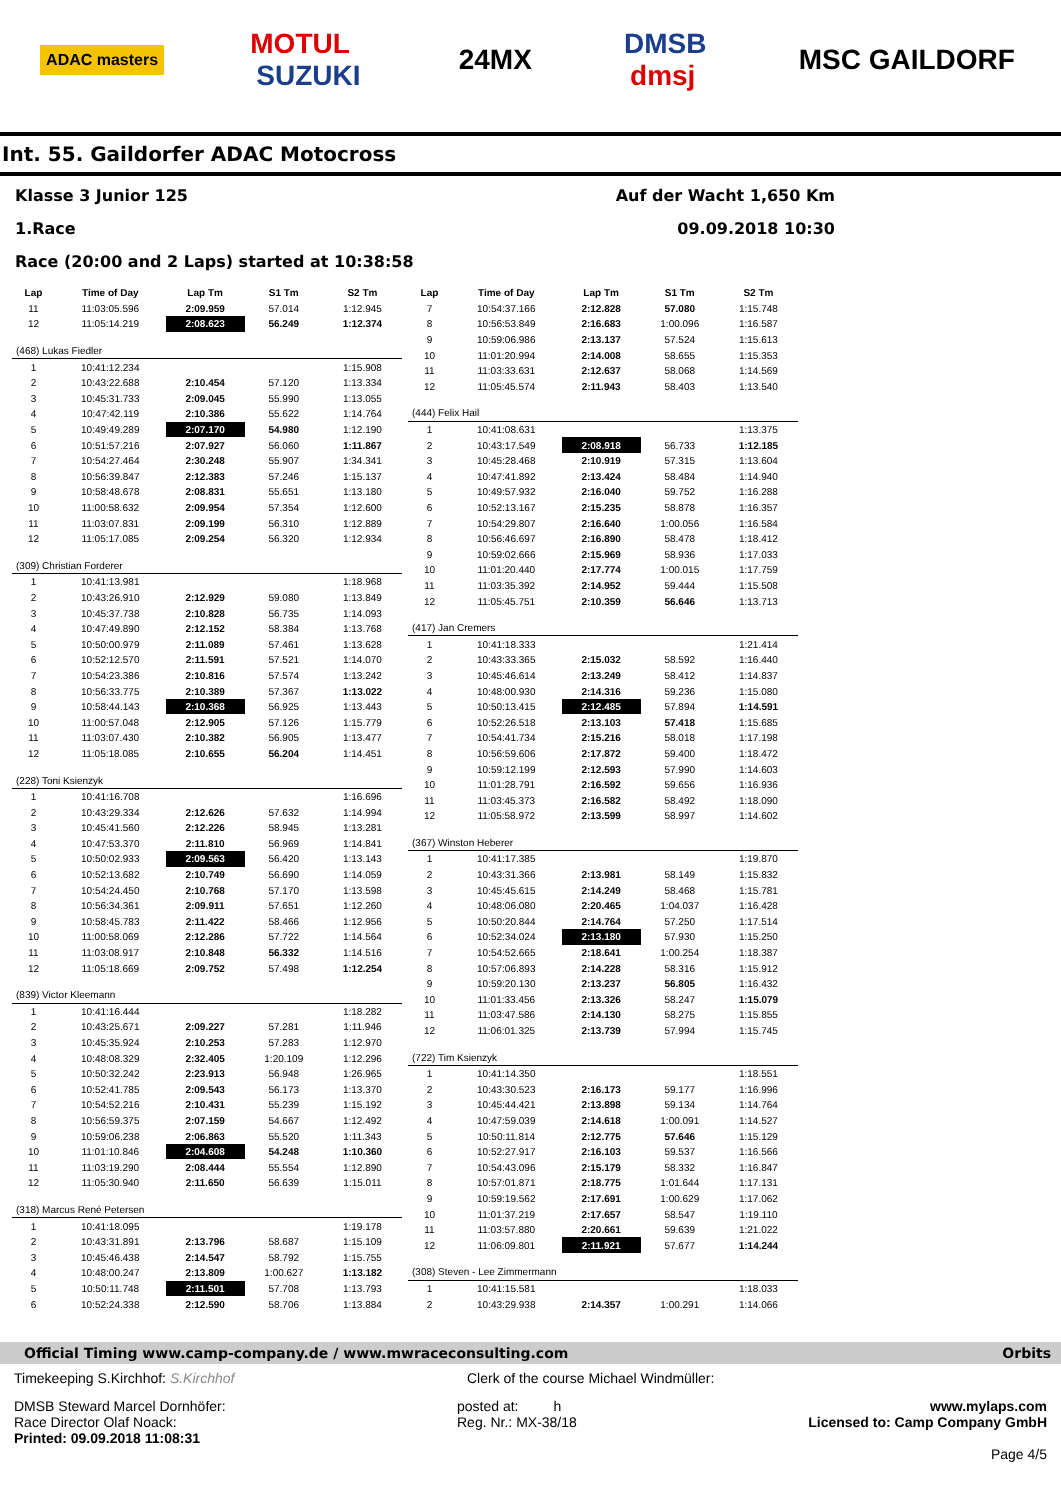ADAC masters MOTUL
SUZUKI 24MX DMSB
dmsj MSC GAILDORF
Int. 55. Gaildorfer ADAC Motocross
Klasse 3 Junior 125 Auf der Wacht 1,650 Km
1.Race 09.09.2018 10:30
Race (20:00 and 2 Laps) started at 10:38:58
| Lap | Time of Day | Lap Tm | S1 Tm | S2 Tm |
| --- | --- | --- | --- | --- |
| 11 | 11:03:05.596 | 2:09.959 | 57.014 | 1:12.945 |
| 12 | 11:05:14.219 | 2:08.623 | 56.249 | 1:12.374 |
| (468) Lukas Fiedler | | | | |
| 1 | 10:41:12.234 | | | 1:15.908 |
| 2 | 10:43:22.688 | 2:10.454 | 57.120 | 1:13.334 |
| 3 | 10:45:31.733 | 2:09.045 | 55.990 | 1:13.055 |
| 4 | 10:47:42.119 | 2:10.386 | 55.622 | 1:14.764 |
| 5 | 10:49:49.289 | 2:07.170 | 54.980 | 1:12.190 |
| 6 | 10:51:57.216 | 2:07.927 | 56.060 | 1:11.867 |
| 7 | 10:54:27.464 | 2:30.248 | 55.907 | 1:34.341 |
| 8 | 10:56:39.847 | 2:12.383 | 57.246 | 1:15.137 |
| 9 | 10:58:48.678 | 2:08.831 | 55.651 | 1:13.180 |
| 10 | 11:00:58.632 | 2:09.954 | 57.354 | 1:12.600 |
| 11 | 11:03:07.831 | 2:09.199 | 56.310 | 1:12.889 |
| 12 | 11:05:17.085 | 2:09.254 | 56.320 | 1:12.934 |
| (309) Christian Forderer | | | | |
| 1 | 10:41:13.981 | | | 1:18.968 |
| 2 | 10:43:26.910 | 2:12.929 | 59.080 | 1:13.849 |
| 3 | 10:45:37.738 | 2:10.828 | 56.735 | 1:14.093 |
| 4 | 10:47:49.890 | 2:12.152 | 58.384 | 1:13.768 |
| 5 | 10:50:00.979 | 2:11.089 | 57.461 | 1:13.628 |
| 6 | 10:52:12.570 | 2:11.591 | 57.521 | 1:14.070 |
| 7 | 10:54:23.386 | 2:10.816 | 57.574 | 1:13.242 |
| 8 | 10:56:33.775 | 2:10.389 | 57.367 | 1:13.022 |
| 9 | 10:58:44.143 | 2:10.368 | 56.925 | 1:13.443 |
| 10 | 11:00:57.048 | 2:12.905 | 57.126 | 1:15.779 |
| 11 | 11:03:07.430 | 2:10.382 | 56.905 | 1:13.477 |
| 12 | 11:05:18.085 | 2:10.655 | 56.204 | 1:14.451 |
| (228) Toni Ksienzyk | | | | |
| 1 | 10:41:16.708 | | | 1:16.696 |
| 2 | 10:43:29.334 | 2:12.626 | 57.632 | 1:14.994 |
| 3 | 10:45:41.560 | 2:12.226 | 58.945 | 1:13.281 |
| 4 | 10:47:53.370 | 2:11.810 | 56.969 | 1:14.841 |
| 5 | 10:50:02.933 | 2:09.563 | 56.420 | 1:13.143 |
| 6 | 10:52:13.682 | 2:10.749 | 56.690 | 1:14.059 |
| 7 | 10:54:24.450 | 2:10.768 | 57.170 | 1:13.598 |
| 8 | 10:56:34.361 | 2:09.911 | 57.651 | 1:12.260 |
| 9 | 10:58:45.783 | 2:11.422 | 58.466 | 1:12.956 |
| 10 | 11:00:58.069 | 2:12.286 | 57.722 | 1:14.564 |
| 11 | 11:03:08.917 | 2:10.848 | 56.332 | 1:14.516 |
| 12 | 11:05:18.669 | 2:09.752 | 57.498 | 1:12.254 |
| (839) Victor Kleemann | | | | |
| 1 | 10:41:16.444 | | | 1:18.282 |
| 2 | 10:43:25.671 | 2:09.227 | 57.281 | 1:11.946 |
| 3 | 10:45:35.924 | 2:10.253 | 57.283 | 1:12.970 |
| 4 | 10:48:08.329 | 2:32.405 | 1:20.109 | 1:12.296 |
| 5 | 10:50:32.242 | 2:23.913 | 56.948 | 1:26.965 |
| 6 | 10:52:41.785 | 2:09.543 | 56.173 | 1:13.370 |
| 7 | 10:54:52.216 | 2:10.431 | 55.239 | 1:15.192 |
| 8 | 10:56:59.375 | 2:07.159 | 54.667 | 1:12.492 |
| 9 | 10:59:06.238 | 2:06.863 | 55.520 | 1:11.343 |
| 10 | 11:01:10.846 | 2:04.608 | 54.248 | 1:10.360 |
| 11 | 11:03:19.290 | 2:08.444 | 55.554 | 1:12.890 |
| 12 | 11:05:30.940 | 2:11.650 | 56.639 | 1:15.011 |
| (318) Marcus René Petersen | | | | |
| 1 | 10:41:18.095 | | | 1:19.178 |
| 2 | 10:43:31.891 | 2:13.796 | 58.687 | 1:15.109 |
| 3 | 10:45:46.438 | 2:14.547 | 58.792 | 1:15.755 |
| 4 | 10:48:00.247 | 2:13.809 | 1:00.627 | 1:13.182 |
| 5 | 10:50:11.748 | 2:11.501 | 57.708 | 1:13.793 |
| 6 | 10:52:24.338 | 2:12.590 | 58.706 | 1:13.884 |
| Lap | Time of Day | Lap Tm | S1 Tm | S2 Tm |
| --- | --- | --- | --- | --- |
| 7 | 10:54:37.166 | 2:12.828 | 57.080 | 1:15.748 |
| 8 | 10:56:53.849 | 2:16.683 | 1:00.096 | 1:16.587 |
| 9 | 10:59:06.986 | 2:13.137 | 57.524 | 1:15.613 |
| 10 | 11:01:20.994 | 2:14.008 | 58.655 | 1:15.353 |
| 11 | 11:03:33.631 | 2:12.637 | 58.068 | 1:14.569 |
| 12 | 11:05:45.574 | 2:11.943 | 58.403 | 1:13.540 |
| (444) Felix Hail | | | | |
| 1 | 10:41:08.631 | | | 1:13.375 |
| 2 | 10:43:17.549 | 2:08.918 | 56.733 | 1:12.185 |
| 3 | 10:45:28.468 | 2:10.919 | 57.315 | 1:13.604 |
| 4 | 10:47:41.892 | 2:13.424 | 58.484 | 1:14.940 |
| 5 | 10:49:57.932 | 2:16.040 | 59.752 | 1:16.288 |
| 6 | 10:52:13.167 | 2:15.235 | 58.878 | 1:16.357 |
| 7 | 10:54:29.807 | 2:16.640 | 1:00.056 | 1:16.584 |
| 8 | 10:56:46.697 | 2:16.890 | 58.478 | 1:18.412 |
| 9 | 10:59:02.666 | 2:15.969 | 58.936 | 1:17.033 |
| 10 | 11:01:20.440 | 2:17.774 | 1:00.015 | 1:17.759 |
| 11 | 11:03:35.392 | 2:14.952 | 59.444 | 1:15.508 |
| 12 | 11:05:45.751 | 2:10.359 | 56.646 | 1:13.713 |
| (417) Jan Cremers | | | | |
| 1 | 10:41:18.333 | | | 1:21.414 |
| 2 | 10:43:33.365 | 2:15.032 | 58.592 | 1:16.440 |
| 3 | 10:45:46.614 | 2:13.249 | 58.412 | 1:14.837 |
| 4 | 10:48:00.930 | 2:14.316 | 59.236 | 1:15.080 |
| 5 | 10:50:13.415 | 2:12.485 | 57.894 | 1:14.591 |
| 6 | 10:52:26.518 | 2:13.103 | 57.418 | 1:15.685 |
| 7 | 10:54:41.734 | 2:15.216 | 58.018 | 1:17.198 |
| 8 | 10:56:59.606 | 2:17.872 | 59.400 | 1:18.472 |
| 9 | 10:59:12.199 | 2:12.593 | 57.990 | 1:14.603 |
| 10 | 11:01:28.791 | 2:16.592 | 59.656 | 1:16.936 |
| 11 | 11:03:45.373 | 2:16.582 | 58.492 | 1:18.090 |
| 12 | 11:05:58.972 | 2:13.599 | 58.997 | 1:14.602 |
| (367) Winston Heberer | | | | |
| 1 | 10:41:17.385 | | | 1:19.870 |
| 2 | 10:43:31.366 | 2:13.981 | 58.149 | 1:15.832 |
| 3 | 10:45:45.615 | 2:14.249 | 58.468 | 1:15.781 |
| 4 | 10:48:06.080 | 2:20.465 | 1:04.037 | 1:16.428 |
| 5 | 10:50:20.844 | 2:14.764 | 57.250 | 1:17.514 |
| 6 | 10:52:34.024 | 2:13.180 | 57.930 | 1:15.250 |
| 7 | 10:54:52.665 | 2:18.641 | 1:00.254 | 1:18.387 |
| 8 | 10:57:06.893 | 2:14.228 | 58.316 | 1:15.912 |
| 9 | 10:59:20.130 | 2:13.237 | 56.805 | 1:16.432 |
| 10 | 11:01:33.456 | 2:13.326 | 58.247 | 1:15.079 |
| 11 | 11:03:47.586 | 2:14.130 | 58.275 | 1:15.855 |
| 12 | 11:06:01.325 | 2:13.739 | 57.994 | 1:15.745 |
| (722) Tim Ksienzyk | | | | |
| 1 | 10:41:14.350 | | | 1:18.551 |
| 2 | 10:43:30.523 | 2:16.173 | 59.177 | 1:16.996 |
| 3 | 10:45:44.421 | 2:13.898 | 59.134 | 1:14.764 |
| 4 | 10:47:59.039 | 2:14.618 | 1:00.091 | 1:14.527 |
| 5 | 10:50:11.814 | 2:12.775 | 57.646 | 1:15.129 |
| 6 | 10:52:27.917 | 2:16.103 | 59.537 | 1:16.566 |
| 7 | 10:54:43.096 | 2:15.179 | 58.332 | 1:16.847 |
| 8 | 10:57:01.871 | 2:18.775 | 1:01.644 | 1:17.131 |
| 9 | 10:59:19.562 | 2:17.691 | 1:00.629 | 1:17.062 |
| 10 | 11:01:37.219 | 2:17.657 | 58.547 | 1:19.110 |
| 11 | 11:03:57.880 | 2:20.661 | 59.639 | 1:21.022 |
| 12 | 11:06:09.801 | 2:11.921 | 57.677 | 1:14.244 |
| (308) Steven - Lee Zimmermann | | | | |
| 1 | 10:41:15.581 | | | 1:18.033 |
| 2 | 10:43:29.938 | 2:14.357 | 1:00.291 | 1:14.066 |
Official Timing www.camp-company.de / www.mwraceconsulting.com Orbits
Timekeeping S.Kirchhof: S.Kirchhof Clerk of the course Michael Windmüller:
DMSB Steward Marcel Dornhöfer:
Race Director Olaf Noack:
Printed: 09.09.2018 11:08:31 posted at: h
Reg. Nr.: MX-38/18 www.mylaps.com
Licensed to: Camp Company GmbH
Page 4/5